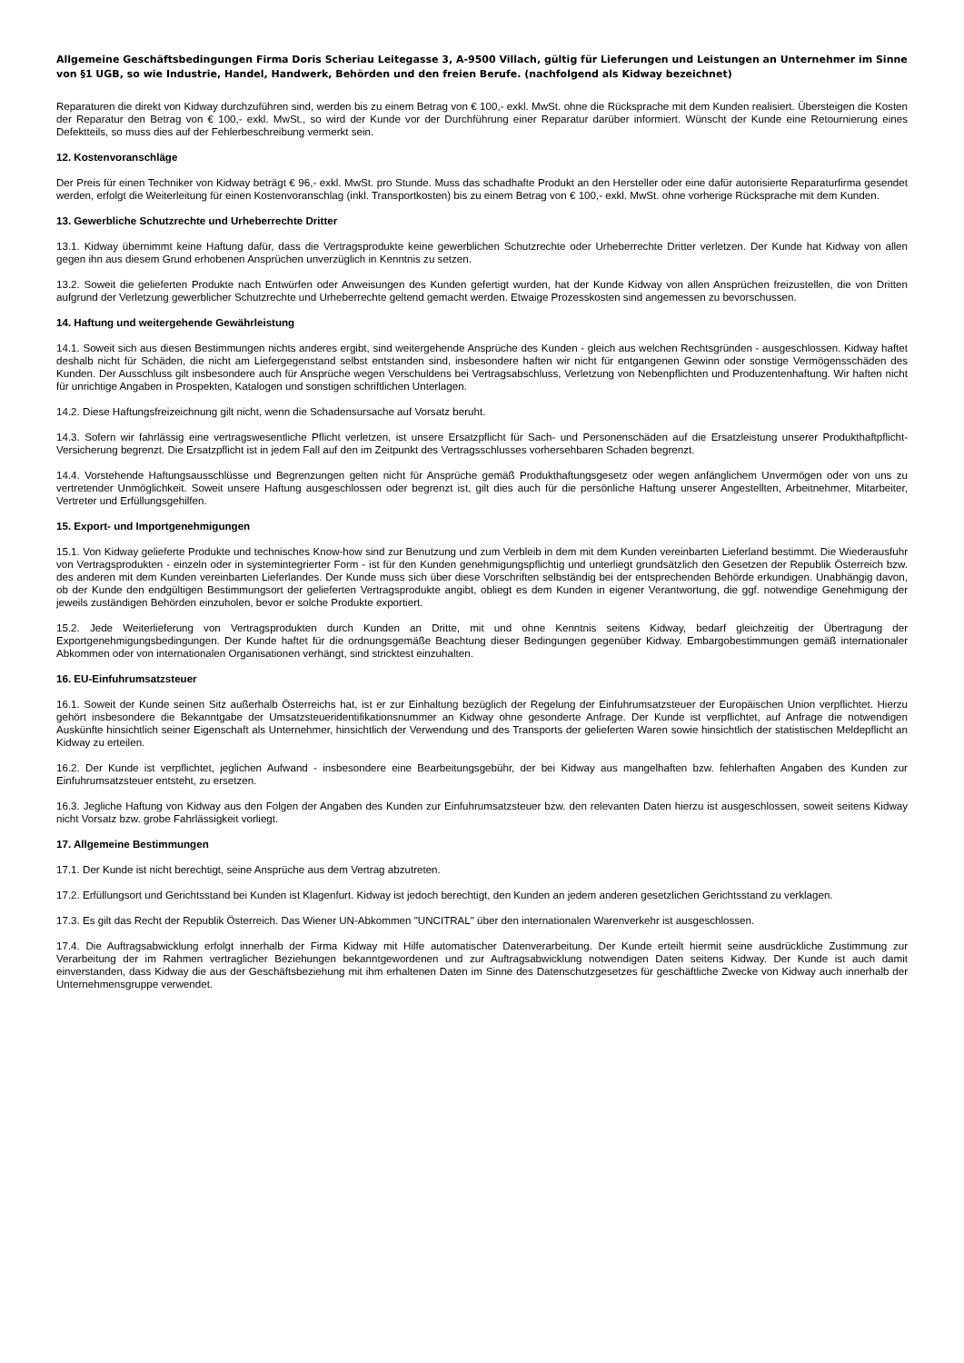Allgemeine Geschäftsbedingungen Firma Doris Scheriau Leitegasse 3, A-9500 Villach, gültig für Lieferungen und Leistungen an Unternehmer im Sinne von §1 UGB, so wie Industrie, Handel, Handwerk, Behörden und den freien Berufe. (nachfolgend als Kidway bezeichnet)
Reparaturen die direkt von Kidway durchzuführen sind, werden bis zu einem Betrag von € 100,- exkl. MwSt. ohne die Rücksprache mit dem Kunden realisiert. Übersteigen die Kosten der Reparatur den Betrag von € 100,- exkl. MwSt., so wird der Kunde vor der Durchführung einer Reparatur darüber informiert. Wünscht der Kunde eine Retournierung eines Defektteils, so muss dies auf der Fehlerbeschreibung vermerkt sein.
12. Kostenvoranschläge
Der Preis für einen Techniker von Kidway beträgt € 96,- exkl. MwSt. pro Stunde. Muss das schadhafte Produkt an den Hersteller oder eine dafür autorisierte Reparaturfirma gesendet werden, erfolgt die Weiterleitung für einen Kostenvoranschlag (inkl. Transportkosten) bis zu einem Betrag von € 100,- exkl. MwSt. ohne vorherige Rücksprache mit dem Kunden.
13. Gewerbliche Schutzrechte und Urheberrechte Dritter
13.1. Kidway übernimmt keine Haftung dafür, dass die Vertragsprodukte keine gewerblichen Schutzrechte oder Urheberrechte Dritter verletzen. Der Kunde hat Kidway von allen gegen ihn aus diesem Grund erhobenen Ansprüchen unverzüglich in Kenntnis zu setzen.
13.2. Soweit die gelieferten Produkte nach Entwürfen oder Anweisungen des Kunden gefertigt wurden, hat der Kunde Kidway von allen Ansprüchen freizustellen, die von Dritten aufgrund der Verletzung gewerblicher Schutzrechte und Urheberrechte geltend gemacht werden. Etwaige Prozesskosten sind angemessen zu bevorschussen.
14. Haftung und weitergehende Gewährleistung
14.1. Soweit sich aus diesen Bestimmungen nichts anderes ergibt, sind weitergehende Ansprüche des Kunden - gleich aus welchen Rechtsgründen - ausgeschlossen. Kidway haftet deshalb nicht für Schäden, die nicht am Liefergegenstand selbst entstanden sind, insbesondere haften wir nicht für entgangenen Gewinn oder sonstige Vermögensschäden des Kunden. Der Ausschluss gilt insbesondere auch für Ansprüche wegen Verschuldens bei Vertragsabschluss, Verletzung von Nebenpflichten und Produzentenhaftung. Wir haften nicht für unrichtige Angaben in Prospekten, Katalogen und sonstigen schriftlichen Unterlagen.
14.2. Diese Haftungsfreizeichnung gilt nicht, wenn die Schadensursache auf Vorsatz beruht.
14.3. Sofern wir fahrlässig eine vertragswesentliche Pflicht verletzen, ist unsere Ersatzpflicht für Sach- und Personenschäden auf die Ersatzleistung unserer Produkthaftpflicht-Versicherung begrenzt. Die Ersatzpflicht ist in jedem Fall auf den im Zeitpunkt des Vertragsschlusses vorhersehbaren Schaden begrenzt.
14.4. Vorstehende Haftungsausschlüsse und Begrenzungen gelten nicht für Ansprüche gemäß Produkthaftungsgesetz oder wegen anfänglichem Unvermögen oder von uns zu vertretender Unmöglichkeit. Soweit unsere Haftung ausgeschlossen oder begrenzt ist, gilt dies auch für die persönliche Haftung unserer Angestellten, Arbeitnehmer, Mitarbeiter, Vertreter und Erfüllungsgehilfen.
15. Export- und Importgenehmigungen
15.1. Von Kidway gelieferte Produkte und technisches Know-how sind zur Benutzung und zum Verbleib in dem mit dem Kunden vereinbarten Lieferland bestimmt. Die Wiederausfuhr von Vertragsprodukten - einzeln oder in systemintegrierter Form - ist für den Kunden genehmigungspflichtig und unterliegt grundsätzlich den Gesetzen der Republik Österreich bzw. des anderen mit dem Kunden vereinbarten Lieferlandes. Der Kunde muss sich über diese Vorschriften selbständig bei der entsprechenden Behörde erkundigen. Unabhängig davon, ob der Kunde den endgültigen Bestimmungsort der gelieferten Vertragsprodukte angibt, obliegt es dem Kunden in eigener Verantwortung, die ggf. notwendige Genehmigung der jeweils zuständigen Behörden einzuholen, bevor er solche Produkte exportiert.
15.2. Jede Weiterlieferung von Vertragsprodukten durch Kunden an Dritte, mit und ohne Kenntnis seitens Kidway, bedarf gleichzeitig der Übertragung der Exportgenehmigungsbedingungen. Der Kunde haftet für die ordnungsgemäße Beachtung dieser Bedingungen gegenüber Kidway. Embargobestimmungen gemäß internationaler Abkommen oder von internationalen Organisationen verhängt, sind stricktest einzuhalten.
16. EU-Einfuhrumsatzsteuer
16.1. Soweit der Kunde seinen Sitz außerhalb Österreichs hat, ist er zur Einhaltung bezüglich der Regelung der Einfuhrumsatzsteuer der Europäischen Union verpflichtet. Hierzu gehört insbesondere die Bekanntgabe der Umsatzsteueridentifikationsnummer an Kidway ohne gesonderte Anfrage. Der Kunde ist verpflichtet, auf Anfrage die notwendigen Auskünfte hinsichtlich seiner Eigenschaft als Unternehmer, hinsichtlich der Verwendung und des Transports der gelieferten Waren sowie hinsichtlich der statistischen Meldepflicht an Kidway zu erteilen.
16.2. Der Kunde ist verpflichtet, jeglichen Aufwand - insbesondere eine Bearbeitungsgebühr, der bei Kidway aus mangelhaften bzw. fehlerhaften Angaben des Kunden zur Einfuhrumsatzsteuer entsteht, zu ersetzen.
16.3. Jegliche Haftung von Kidway aus den Folgen der Angaben des Kunden zur Einfuhrumsatzsteuer bzw. den relevanten Daten hierzu ist ausgeschlossen, soweit seitens Kidway nicht Vorsatz bzw. grobe Fahrlässigkeit vorliegt.
17. Allgemeine Bestimmungen
17.1. Der Kunde ist nicht berechtigt, seine Ansprüche aus dem Vertrag abzutreten.
17.2. Erfüllungsort und Gerichtsstand bei Kunden ist Klagenfurt. Kidway ist jedoch berechtigt, den Kunden an jedem anderen gesetzlichen Gerichtsstand zu verklagen.
17.3. Es gilt das Recht der Republik Österreich. Das Wiener UN-Abkommen "UNCITRAL" über den internationalen Warenverkehr ist ausgeschlossen.
17.4. Die Auftragsabwicklung erfolgt innerhalb der Firma Kidway mit Hilfe automatischer Datenverarbeitung. Der Kunde erteilt hiermit seine ausdrückliche Zustimmung zur Verarbeitung der im Rahmen vertraglicher Beziehungen bekanntgewordenen und zur Auftragsabwicklung notwendigen Daten seitens Kidway. Der Kunde ist auch damit einverstanden, dass Kidway die aus der Geschäftsbeziehung mit ihm erhaltenen Daten im Sinne des Datenschutzgesetzes für geschäftliche Zwecke von Kidway auch innerhalb der Unternehmensgruppe verwendet.